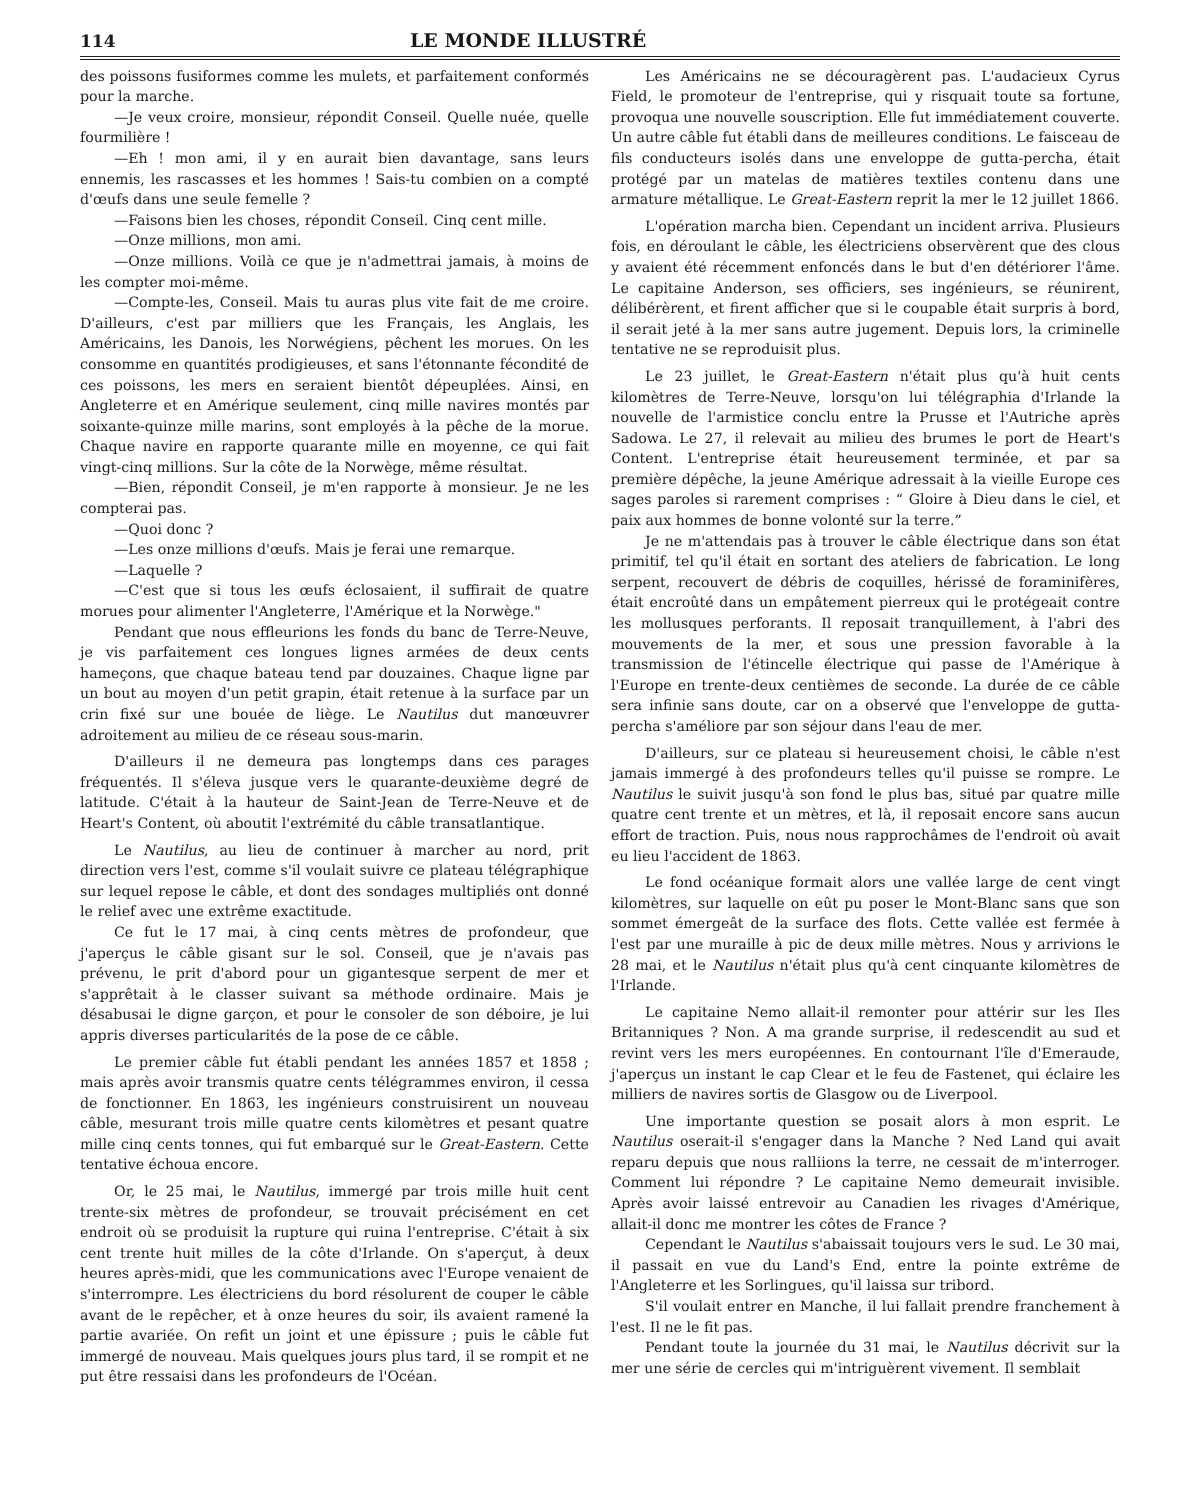114 LE MONDE ILLUSTRÉ
des poissons fusiformes comme les mulets, et parfaitement conformés pour la marche.
—Je veux croire, monsieur, répondit Conseil. Quelle nuée, quelle fourmilière !
—Eh ! mon ami, il y en aurait bien davantage, sans leurs ennemis, les rascasses et les hommes ! Sais-tu combien on a compté d'œufs dans une seule femelle ?
—Faisons bien les choses, répondit Conseil. Cinq cent mille.
—Onze millions, mon ami.
—Onze millions. Voilà ce que je n'admettrai jamais, à moins de les compter moi-même.
—Compte-les, Conseil. Mais tu auras plus vite fait de me croire. D'ailleurs, c'est par milliers que les Français, les Anglais, les Américains, les Danois, les Norwégiens, pêchent les morues. On les consomme en quantités prodigieuses, et sans l'étonnante fécondité de ces poissons, les mers en seraient bientôt dépeuplées. Ainsi, en Angleterre et en Amérique seulement, cinq mille navires montés par soixante-quinze mille marins, sont employés à la pêche de la morue. Chaque navire en rapporte quarante mille en moyenne, ce qui fait vingt-cinq millions. Sur la côte de la Norwège, même résultat.
—Bien, répondit Conseil, je m'en rapporte à monsieur. Je ne les compterai pas.
—Quoi donc ?
—Les onze millions d'œufs. Mais je ferai une remarque.
—Laquelle ?
—C'est que si tous les œufs éclosaient, il suffirait de quatre morues pour alimenter l'Angleterre, l'Amérique et la Norwège."
Pendant que nous effleurions les fonds du banc de Terre-Neuve, je vis parfaitement ces longues lignes armées de deux cents hameçons, que chaque bateau tend par douzaines. Chaque ligne par un bout au moyen d'un petit grapin, était retenue à la surface par un crin fixé sur une bouée de liège. Le Nautilus dut manœuvrer adroitement au milieu de ce réseau sous-marin.
D'ailleurs il ne demeura pas longtemps dans ces parages fréquentés. Il s'éleva jusque vers le quarante-deuxième degré de latitude. C'était à la hauteur de Saint-Jean de Terre-Neuve et de Heart's Content, où aboutit l'extrémité du câble transatlantique.
Le Nautilus, au lieu de continuer à marcher au nord, prit direction vers l'est, comme s'il voulait suivre ce plateau télégraphique sur lequel repose le câble, et dont des sondages multipliés ont donné le relief avec une extrême exactitude.
Ce fut le 17 mai, à cinq cents mètres de profondeur, que j'aperçus le câble gisant sur le sol. Conseil, que je n'avais pas prévenu, le prit d'abord pour un gigantesque serpent de mer et s'apprêtait à le classer suivant sa méthode ordinaire. Mais je désabusai le digne garçon, et pour le consoler de son déboire, je lui appris diverses particularités de la pose de ce câble.
Le premier câble fut établi pendant les années 1857 et 1858 ; mais après avoir transmis quatre cents télégrammes environ, il cessa de fonctionner. En 1863, les ingénieurs construisirent un nouveau câble, mesurant trois mille quatre cents kilomètres et pesant quatre mille cinq cents tonnes, qui fut embarqué sur le Great-Eastern. Cette tentative échoua encore.
Or, le 25 mai, le Nautilus, immergé par trois mille huit cent trente-six mètres de profondeur, se trouvait précisément en cet endroit où se produisit la rupture qui ruina l'entreprise. C'était à six cent trente huit milles de la côte d'Irlande. On s'aperçut, à deux heures après-midi, que les communications avec l'Europe venaient de s'interrompre. Les électriciens du bord résolurent de couper le câble avant de le repêcher, et à onze heures du soir, ils avaient ramené la partie avariée. On refit un joint et une épissure ; puis le câble fut immergé de nouveau. Mais quelques jours plus tard, il se rompit et ne put être ressaisi dans les profondeurs de l'Océan.
Les Américains ne se découragèrent pas. L'audacieux Cyrus Field, le promoteur de l'entreprise, qui y risquait toute sa fortune, provoqua une nouvelle souscription. Elle fut immédiatement couverte. Un autre câble fut établi dans de meilleures conditions. Le faisceau de fils conducteurs isolés dans une enveloppe de gutta-percha, était protégé par un matelas de matières textiles contenu dans une armature métallique. Le Great-Eastern reprit la mer le 12 juillet 1866.
L'opération marcha bien. Cependant un incident arriva. Plusieurs fois, en déroulant le câble, les électriciens observèrent que des clous y avaient été récemment enfoncés dans le but d'en détériorer l'âme. Le capitaine Anderson, ses officiers, ses ingénieurs, se réunirent, délibérèrent, et firent afficher que si le coupable était surpris à bord, il serait jeté à la mer sans autre jugement. Depuis lors, la criminelle tentative ne se reproduisit plus.
Le 23 juillet, le Great-Eastern n'était plus qu'à huit cents kilomètres de Terre-Neuve, lorsqu'on lui télégraphia d'Irlande la nouvelle de l'armistice conclu entre la Prusse et l'Autriche après Sadowa. Le 27, il relevait au milieu des brumes le port de Heart's Content. L'entreprise était heureusement terminée, et par sa première dépêche, la jeune Amérique adressait à la vieille Europe ces sages paroles si rarement comprises : “ Gloire à Dieu dans le ciel, et paix aux hommes de bonne volonté sur la terre.”
Je ne m'attendais pas à trouver le câble électrique dans son état primitif, tel qu'il était en sortant des ateliers de fabrication. Le long serpent, recouvert de débris de coquilles, hérissé de foraminifères, était encroûté dans un empâtement pierreux qui le protégeait contre les mollusques perforants. Il reposait tranquillement, à l'abri des mouvements de la mer, et sous une pression favorable à la transmission de l'étincelle électrique qui passe de l'Amérique à l'Europe en trente-deux centièmes de seconde. La durée de ce câble sera infinie sans doute, car on a observé que l'enveloppe de gutta-percha s'améliore par son séjour dans l'eau de mer.
D'ailleurs, sur ce plateau si heureusement choisi, le câble n'est jamais immergé à des profondeurs telles qu'il puisse se rompre. Le Nautilus le suivit jusqu'à son fond le plus bas, situé par quatre mille quatre cent trente et un mètres, et là, il reposait encore sans aucun effort de traction. Puis, nous nous rapprochâmes de l'endroit où avait eu lieu l'accident de 1863.
Le fond océanique formait alors une vallée large de cent vingt kilomètres, sur laquelle on eût pu poser le Mont-Blanc sans que son sommet émergeât de la surface des flots. Cette vallée est fermée à l'est par une muraille à pic de deux mille mètres. Nous y arrivions le 28 mai, et le Nautilus n'était plus qu'à cent cinquante kilomètres de l'Irlande.
Le capitaine Nemo allait-il remonter pour attérir sur les Iles Britanniques ? Non. A ma grande surprise, il redescendit au sud et revint vers les mers européennes. En contournant l'île d'Emeraude, j'aperçus un instant le cap Clear et le feu de Fastenet, qui éclaire les milliers de navires sortis de Glasgow ou de Liverpool.
Une importante question se posait alors à mon esprit. Le Nautilus oserait-il s'engager dans la Manche ? Ned Land qui avait reparu depuis que nous ralliions la terre, ne cessait de m'interroger. Comment lui répondre ? Le capitaine Nemo demeurait invisible. Après avoir laissé entrevoir au Canadien les rivages d'Amérique, allait-il donc me montrer les côtes de France ?
Cependant le Nautilus s'abaissait toujours vers le sud. Le 30 mai, il passait en vue du Land's End, entre la pointe extrême de l'Angleterre et les Sorlingues, qu'il laissa sur tribord.
S'il voulait entrer en Manche, il lui fallait prendre franchement à l'est. Il ne le fit pas.
Pendant toute la journée du 31 mai, le Nautilus décrivit sur la mer une série de cercles qui m'intriguèrent vivement. Il semblait